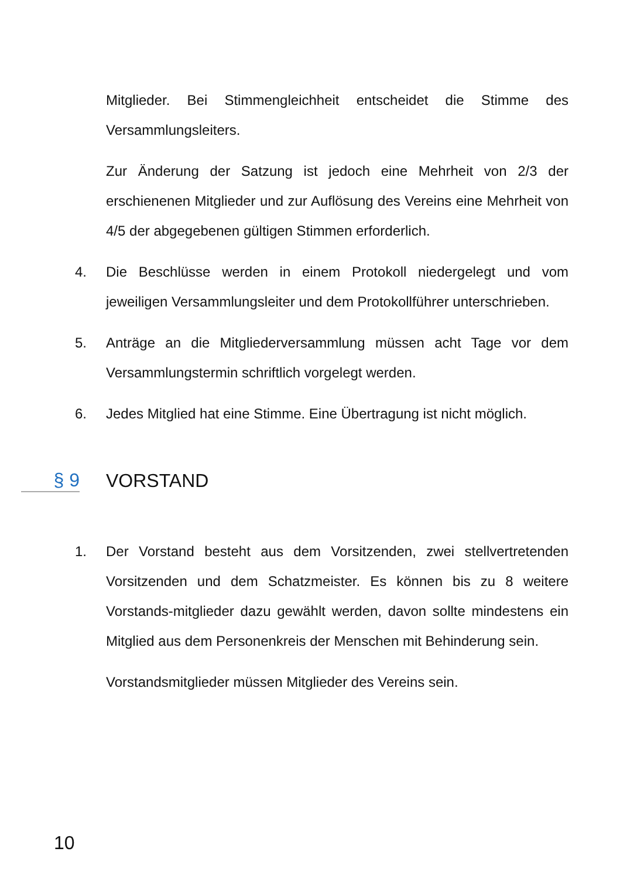Mitglieder. Bei Stimmengleichheit entscheidet die Stimme des Versammlungsleiters.
Zur Änderung der Satzung ist jedoch eine Mehrheit von 2/3 der erschienenen Mitglieder und zur Auflösung des Vereins eine Mehrheit von 4/5 der abgegebenen gültigen Stimmen erforderlich.
4. Die Beschlüsse werden in einem Protokoll niedergelegt und vom jeweiligen Versammlungsleiter und dem Protokollführer unterschrieben.
5. Anträge an die Mitgliederversammlung müssen acht Tage vor dem Versammlungstermin schriftlich vorgelegt werden.
6. Jedes Mitglied hat eine Stimme. Eine Übertragung ist nicht möglich.
§ 9 VORSTAND
1. Der Vorstand besteht aus dem Vorsitzenden, zwei stellvertretenden Vorsitzenden und dem Schatzmeister. Es können bis zu 8 weitere Vorstands-mitglieder dazu gewählt werden, davon sollte mindestens ein Mitglied aus dem Personenkreis der Menschen mit Behinderung sein.
Vorstandsmitglieder müssen Mitglieder des Vereins sein.
10